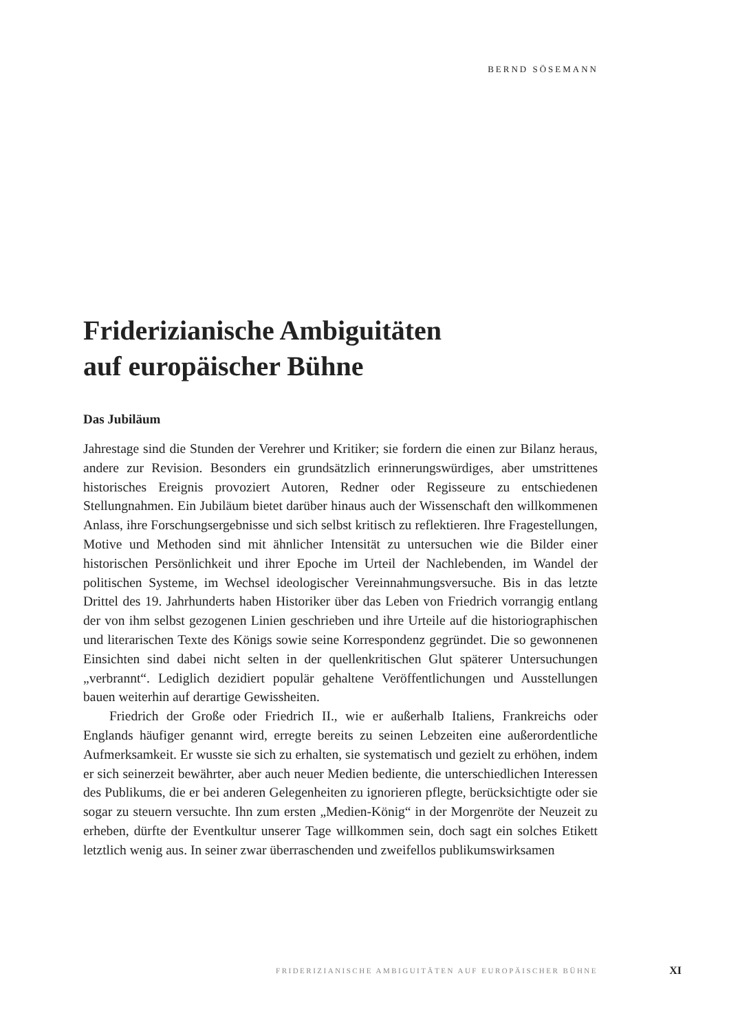BERND SÖSEMANN
Friderizianische Ambiguitäten
auf europäischer Bühne
Das Jubiläum
Jahrestage sind die Stunden der Verehrer und Kritiker; sie fordern die einen zur Bilanz heraus, andere zur Revision. Besonders ein grundsätzlich erinnerungswürdiges, aber umstrittenes historisches Ereignis provoziert Autoren, Redner oder Regisseure zu entschiedenen Stellungnahmen. Ein Jubiläum bietet darüber hinaus auch der Wissenschaft den willkommenen Anlass, ihre Forschungsergebnisse und sich selbst kritisch zu reflektieren. Ihre Fragestellungen, Motive und Methoden sind mit ähnlicher Intensität zu untersuchen wie die Bilder einer historischen Persönlichkeit und ihrer Epoche im Urteil der Nachlebenden, im Wandel der politischen Systeme, im Wechsel ideologischer Vereinnahmungsversuche. Bis in das letzte Drittel des 19. Jahrhunderts haben Historiker über das Leben von Friedrich vorrangig entlang der von ihm selbst gezogenen Linien geschrieben und ihre Urteile auf die historiographischen und literarischen Texte des Königs sowie seine Korrespondenz gegründet. Die so gewonnenen Einsichten sind dabei nicht selten in der quellenkritischen Glut späterer Untersuchungen „verbrannt“. Lediglich dezidiert populär gehaltene Veröffentlichungen und Ausstellungen bauen weiterhin auf derartige Gewissheiten.
Friedrich der Große oder Friedrich II., wie er außerhalb Italiens, Frankreichs oder Englands häufiger genannt wird, erregte bereits zu seinen Lebzeiten eine außerordentliche Aufmerksamkeit. Er wusste sie sich zu erhalten, sie systematisch und gezielt zu erhöhen, indem er sich seinerzeit bewährter, aber auch neuer Medien bediente, die unterschiedlichen Interessen des Publikums, die er bei anderen Gelegenheiten zu ignorieren pflegte, berücksichtigte oder sie sogar zu steuern versuchte. Ihn zum ersten „Medien-König“ in der Morgenröte der Neuzeit zu erheben, dürfte der Eventkultur unserer Tage willkommen sein, doch sagt ein solches Etikett letztlich wenig aus. In seiner zwar überraschenden und zweifellos publikumswirksamen
FRIDERIZIANISCHE AMBIGUITÄTEN AUF EUROPÄISCHER BÜHNE XI